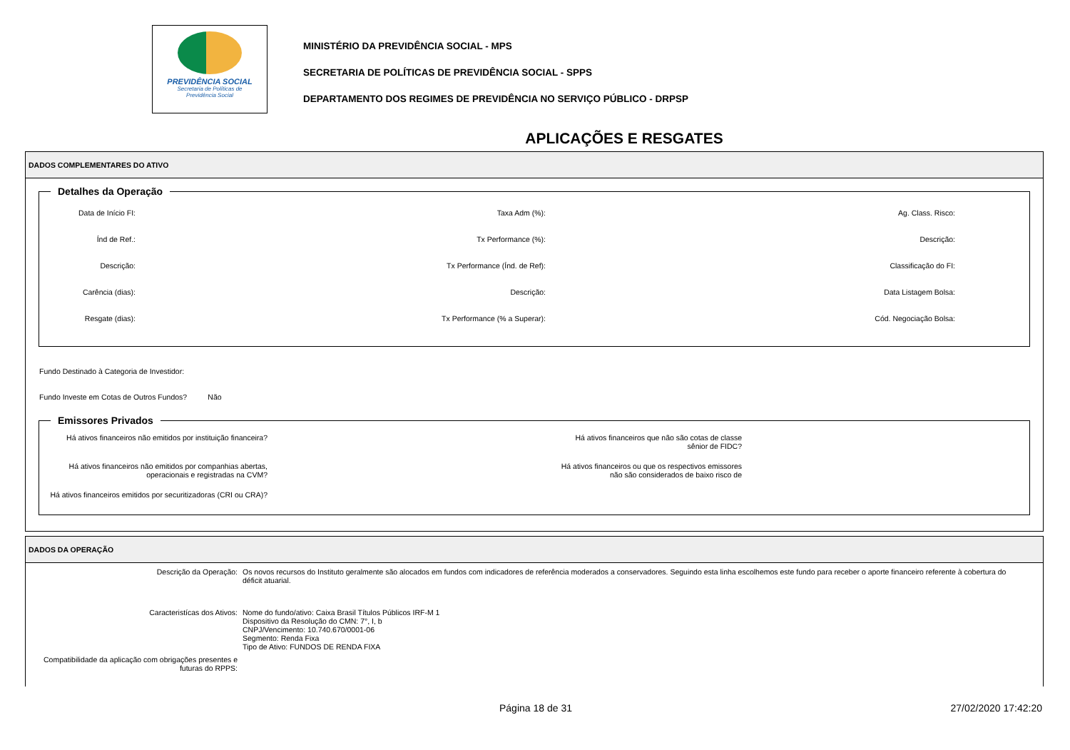PREVIDÊNCIA SOCIAL
Secretaria de Políticas de
Previdência Social
MINISTÉRIO DA PREVIDÊNCIA SOCIAL - MPS
SECRETARIA DE POLÍTICAS DE PREVIDÊNCIA SOCIAL - SPPS
DEPARTAMENTO DOS REGIMES DE PREVIDÊNCIA NO SERVIÇO PÚBLICO - DRPSP
APLICAÇÕES E RESGATES
DADOS COMPLEMENTARES DO ATIVO
Detalhes da Operação
Data de Início FI:
Taxa Adm (%):
Ag. Class. Risco:
Índ de Ref.:
Tx Performance (%):
Descrição:
Descrição:
Tx Performance (Índ. de Ref):
Classificação do FI:
Carência (dias):
Descrição:
Data Listagem Bolsa:
Resgate (dias):
Tx Performance (% a Superar):
Cód. Negociação Bolsa:
Fundo Destinado à Categoria de Investidor:
Fundo Investe em Cotas de Outros Fundos? Não
Emissores Privados
Há ativos financeiros não emitidos por instituição financeira?
Há ativos financeiros que não são cotas de classe sênior de FIDC?
Há ativos financeiros não emitidos por companhias abertas, operacionais e registradas na CVM?
Há ativos financeiros ou que os respectivos emissores não são considerados de baixo risco de
Há ativos financeiros emitidos por securitizadoras (CRI ou CRA)?
DADOS DA OPERAÇÃO
Descrição da Operação:
Os novos recursos do Instituto geralmente são alocados em fundos com indicadores de referência moderados a conservadores. Seguindo esta linha escolhemos este fundo para receber o aporte financeiro referente à cobertura do déficit atuarial.
Caracteristícas dos Ativos:
Nome do fundo/ativo: Caixa Brasil Títulos Públicos IRF-M 1
Dispositivo da Resolução do CMN: 7°, I, b
CNPJ/Vencimento: 10.740.670/0001-06
Segmento: Renda Fixa
Tipo de Ativo: FUNDOS DE RENDA FIXA
Compatibilidade da aplicação com obrigações presentes e futuras do RPPS:
Página 18 de 31 27/02/2020 17:42:20